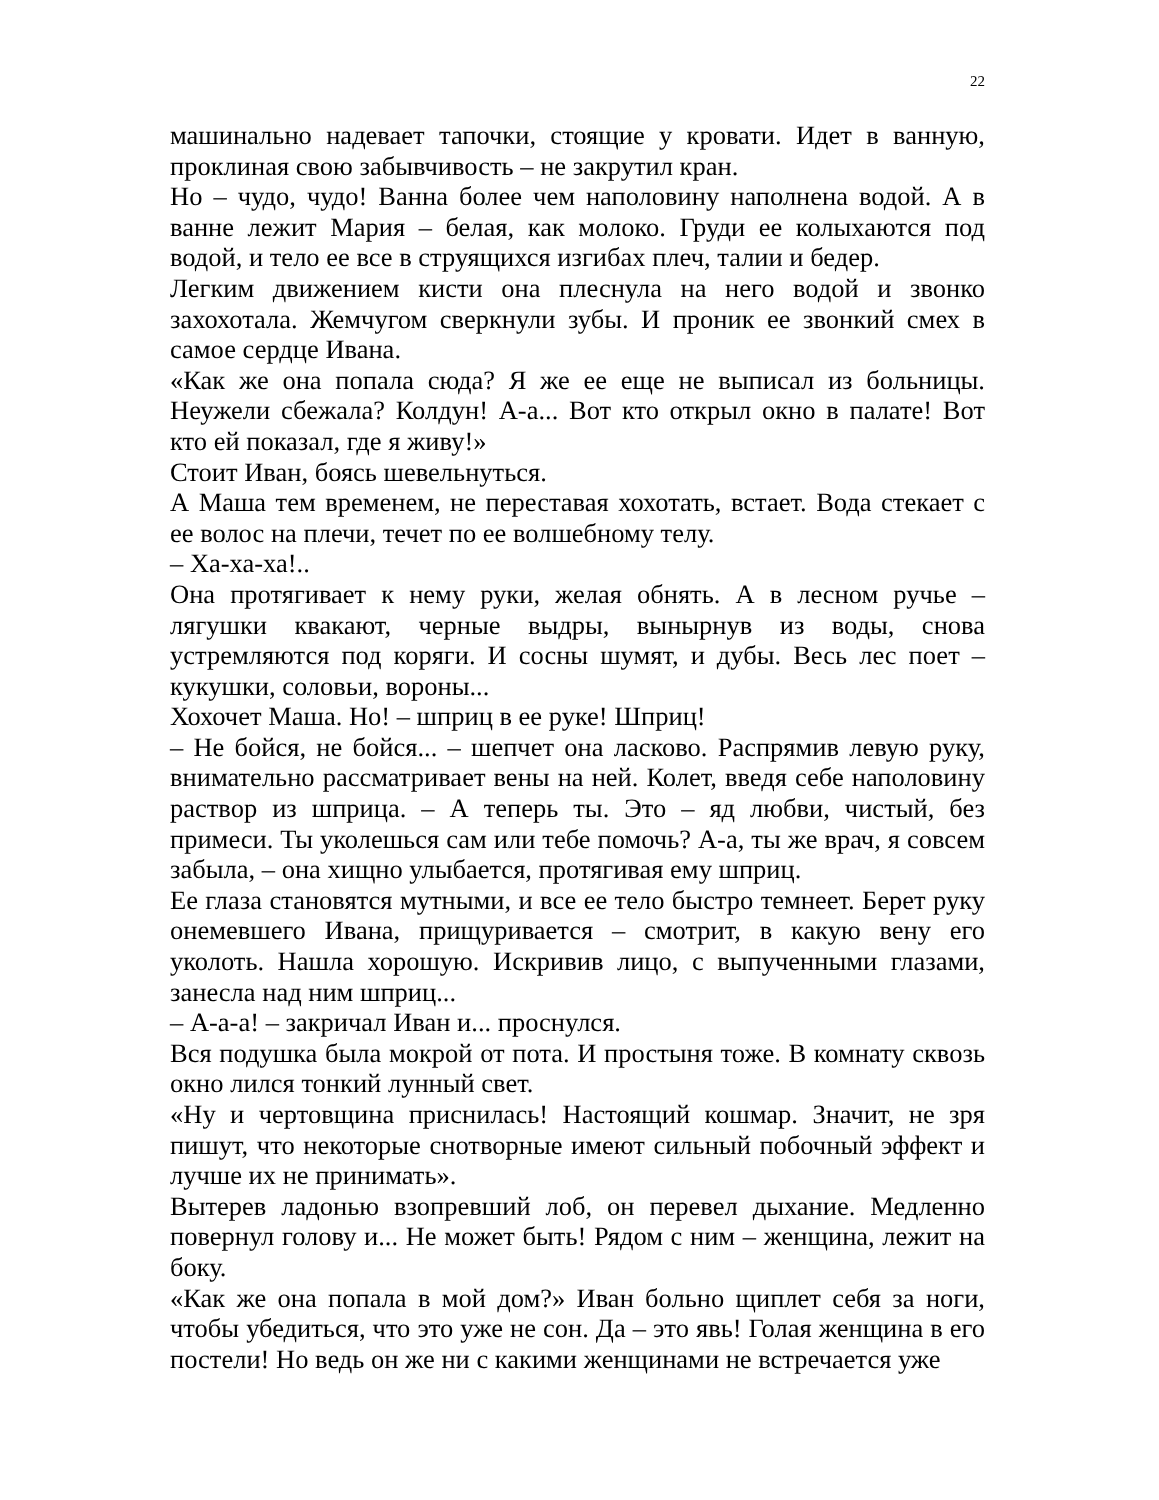22
машинально надевает тапочки, стоящие у кровати. Идет в ванную, проклиная свою забывчивость – не закрутил кран.
Но – чудо, чудо! Ванна более чем наполовину наполнена водой. А в ванне лежит Мария – белая, как молоко. Груди ее колыхаются под водой, и тело ее все в струящихся изгибах плеч, талии и бедер.
Легким движением кисти она плеснула на него водой и звонко захохотала. Жемчугом сверкнули зубы. И проник ее звонкий смех в самое сердце Ивана.
«Как же она попала сюда? Я же ее еще не выписал из больницы. Неужели сбежала? Колдун! А-а... Вот кто открыл окно в палате! Вот кто ей показал, где я живу!»
Стоит Иван, боясь шевельнуться.
А Маша тем временем, не переставая хохотать, встает. Вода стекает с ее волос на плечи, течет по ее волшебному телу.
– Ха-ха-ха!..
Она протягивает к нему руки, желая обнять. А в лесном ручье – лягушки квакают, черные выдры, вынырнув из воды, снова устремляются под коряги. И сосны шумят, и дубы. Весь лес поет – кукушки, соловьи, вороны...
Хохочет Маша. Но! – шприц в ее руке! Шприц!
– Не бойся, не бойся... – шепчет она ласково. Распрямив левую руку, внимательно рассматривает вены на ней. Колет, введя себе наполовину раствор из шприца. – А теперь ты. Это – яд любви, чистый, без примеси. Ты уколешься сам или тебе помочь? А-а, ты же врач, я совсем забыла, – она хищно улыбается, протягивая ему шприц.
Ее глаза становятся мутными, и все ее тело быстро темнеет. Берет руку онемевшего Ивана, прищуривается – смотрит, в какую вену его уколоть. Нашла хорошую. Искривив лицо, с выпученными глазами, занесла над ним шприц...
– А-а-а! – закричал Иван и... проснулся.
Вся подушка была мокрой от пота. И простыня тоже. В комнату сквозь окно лился тонкий лунный свет.
«Ну и чертовщина приснилась! Настоящий кошмар. Значит, не зря пишут, что некоторые снотворные имеют сильный побочный эффект и лучше их не принимать».
Вытерев ладонью взопревший лоб, он перевел дыхание. Медленно повернул голову и... Не может быть! Рядом с ним – женщина, лежит на боку.
«Как же она попала в мой дом?» Иван больно щиплет себя за ноги, чтобы убедиться, что это уже не сон. Да – это явь! Голая женщина в его постели! Но ведь он же ни с какими женщинами не встречается уже